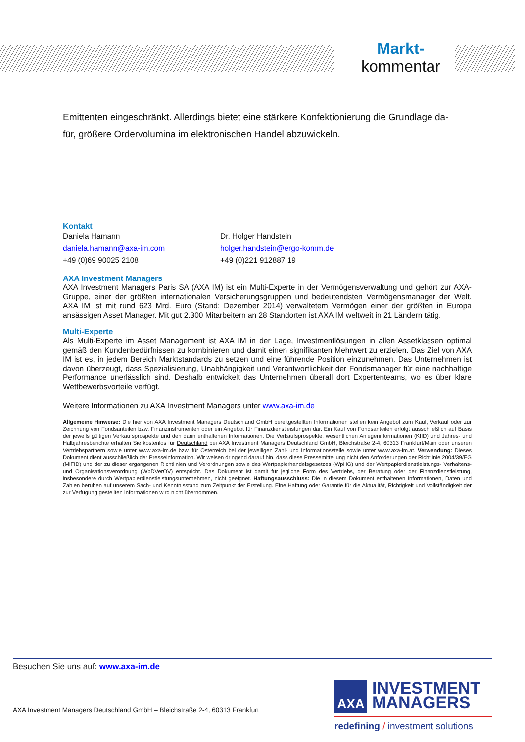Markt-
kommentar
Emittenten eingeschränkt. Allerdings bietet eine stärkere Konfektionierung die Grundlage da-
für, größere Ordervolumina im elektronischen Handel abzuwickeln.
Kontakt
Daniela Hamann
daniela.hamann@axa-im.com
+49 (0)69 90025 2108
Dr. Holger Handstein
holger.handstein@ergo-komm.de
+49 (0)221 912887 19
AXA Investment Managers
AXA Investment Managers Paris SA (AXA IM) ist ein Multi-Experte in der Vermögensverwaltung und gehört zur AXA-Gruppe, einer der größten internationalen Versicherungsgruppen und bedeutendsten Vermögensmanager der Welt. AXA IM ist mit rund 623 Mrd. Euro (Stand: Dezember 2014) verwaltetem Vermögen einer der größten in Europa ansässigen Asset Manager. Mit gut 2.300 Mitarbeitern an 28 Standorten ist AXA IM weltweit in 21 Ländern tätig.
Multi-Experte
Als Multi-Experte im Asset Management ist AXA IM in der Lage, Investmentlösungen in allen Assetklassen optimal gemäß den Kundenbedürfnissen zu kombinieren und damit einen signifikanten Mehrwert zu erzielen. Das Ziel von AXA IM ist es, in jedem Bereich Marktstandards zu setzen und eine führende Position einzunehmen. Das Unternehmen ist davon überzeugt, dass Spezialisierung, Unabhängigkeit und Verantwortlichkeit der Fondsmanager für eine nachhaltige Performance unerlässlich sind. Deshalb entwickelt das Unternehmen überall dort Expertenteams, wo es über klare Wettbewerbsvorteile verfügt.
Weitere Informationen zu AXA Investment Managers unter www.axa-im.de
Allgemeine Hinweise: Die hier von AXA Investment Managers Deutschland GmbH bereitgestellten Informationen stellen kein Angebot zum Kauf, Verkauf oder zur Zeichnung von Fondsanteilen bzw. Finanzinstrumenten oder ein Angebot für Finanzdienstleistungen dar. Ein Kauf von Fondsanteilen erfolgt ausschließlich auf Basis der jeweils gültigen Verkaufsprospekte und den darin enthaltenen Informationen. Die Verkaufsprospekte, wesentlichen Anlegerinformationen (KIID) und Jahres- und Halbjahresberichte erhalten Sie kostenlos für Deutschland bei AXA Investment Managers Deutschland GmbH, Bleichstraße 2-4, 60313 Frankfurt/Main oder unseren Vertriebspartnern sowie unter www.axa-im.de bzw. für Österreich bei der jeweiligen Zahl- und Informationsstelle sowie unter www.axa-im.at. Verwendung: Dieses Dokument dient ausschließlich der Presseinformation. Wir weisen dringend darauf hin, dass diese Pressemitteilung nicht den Anforderungen der Richtlinie 2004/39/EG (MiFID) und der zu dieser ergangenen Richtlinien und Verordnungen sowie des Wertpapierhandelsgesetzes (WpHG) und der Wertpapierdienstleistungs- Verhaltens- und Organisationsverordnung (WpDVerOV) entspricht. Das Dokument ist damit für jegliche Form des Vertriebs, der Beratung oder der Finanzdienstleistung, insbesondere durch Wertpapierdienstleistungsunternehmen, nicht geeignet. Haftungsausschluss: Die in diesem Dokument enthaltenen Informationen, Daten und Zahlen beruhen auf unserem Sach- und Kenntnisstand zum Zeitpunkt der Erstellung. Eine Haftung oder Garantie für die Aktualität, Richtigkeit und Vollständigkeit der zur Verfügung gestellten Informationen wird nicht übernommen.
Besuchen Sie uns auf: www.axa-im.de
AXA Investment Managers Deutschland GmbH – Bleichstraße 2-4, 60313 Frankfurt
AXA INVESTMENT
MANAGERS
redefining / investment solutions